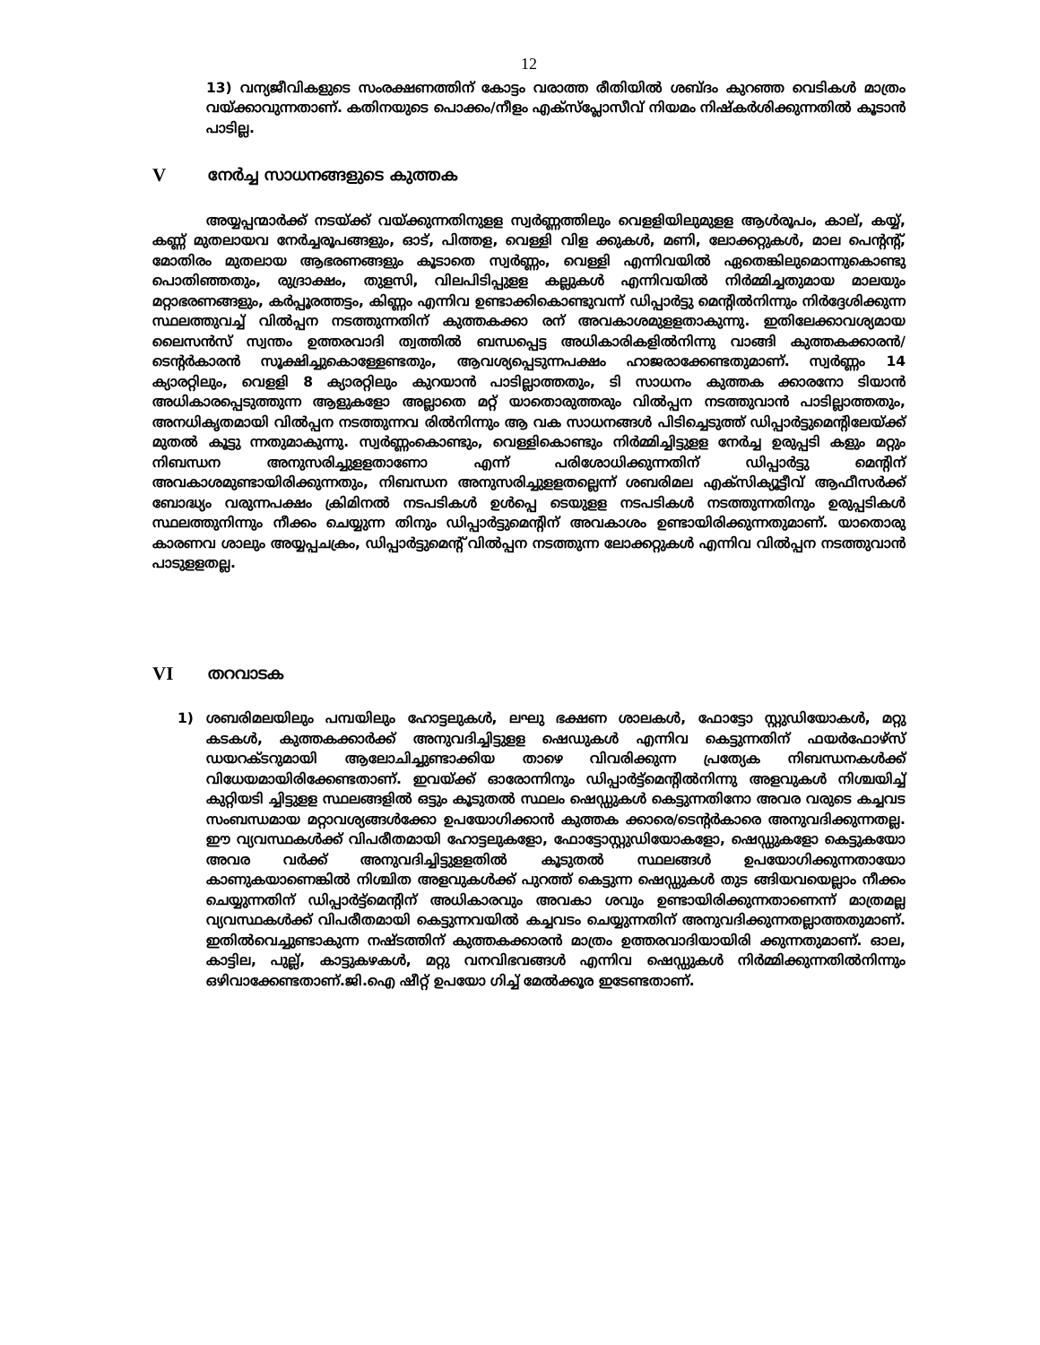12
13) വന്യജീവികളുടെ സംരക്ഷണത്തിന് കോട്ടം വരാത്ത രീതിയിൽ ശബ്ദം കുറഞ്ഞ വെടികൾ മാത്രം വയ്ക്കാവുന്നതാണ്. കതിനയുടെ പൊക്കം/നീളം എക്സ്പ്ലോസീവ് നിയമം നിഷ്കർശിക്കുന്നതിൽ കൂടാൻ പാടില്ല.
Vനേർച്ച സാധനങ്ങളുടെ കുത്തക
അയ്യപ്പന്മാർക്ക് നടയ്ക്ക് വയ്ക്കുന്നതിനുളള സ്വർണ്ണത്തിലും വെളളിയിലുമുളള ആൾരൂപം, കാല്, കയ്യ്, കണ്ണ് മുതലായവ നേർച്ചരൂപങ്ങളും, ഓട്, പിത്തള, വെള്ളി വിള ക്കുകൾ, മണി, ലോക്കറ്റുകൾ, മാല പെന്റന്റ്, മോതിരം മുതലായ ആഭരണങ്ങളും കൂടാതെ സ്വർണ്ണം, വെള്ളി എന്നിവയിൽ ഏതെങ്കിലുമൊന്നുകൊണ്ടു പൊതിഞ്ഞതും, രുദ്രാക്ഷം, തുളസി, വിലപിടിപ്പുളള കല്ലുകൾ എന്നിവയിൽ നിർമ്മിച്ചതുമായ മാലയും മറ്റാഭരണങ്ങളും, കർപ്പൂരത്തട്ടം, കിണ്ണം എന്നിവ ഉണ്ടാക്കികൊണ്ടുവന്ന് ഡിപ്പാർട്ടു മെന്റിൽനിന്നും നിർദ്ദേശിക്കുന്ന സ്ഥലത്തുവച്ച് വിൽപ്പന നടത്തുന്നതിന് കുത്തകക്കാ രന് അവകാശമുളളതാകുന്നു. ഇതിലേക്കാവശ്യമായ ലൈസൻസ് സ്വന്തം ഉത്തരവാദി ത്വത്തിൽ ബന്ധപ്പെട്ട അധികാരികളിൽനിന്നു വാങ്ങി കുത്തകക്കാരൻ/ടെന്റർകാരൻ സൂക്ഷിച്ചുകൊള്ളേണ്ടതും, ആവശ്യപ്പെടുന്നപക്ഷം ഹാജരാക്കേണ്ടതുമാണ്. സ്വർണ്ണം 14 ക്യാരറ്റിലും, വെളളി 8 ക്യാരറ്റിലും കുറയാൻ പാടില്ലാത്തതും, ടി സാധനം കുത്തക ക്കാരനോ ടിയാൻ അധികാരപ്പെടുത്തുന്ന ആളുകളോ അല്ലാതെ മറ്റ് യാതൊരുത്തരും വിൽപ്പന നടത്തുവാൻ പാടില്ലാത്തതും, അനധികൃതമായി വിൽപ്പന നടത്തുന്നവ രിൽനിന്നും ആ വക സാധനങ്ങൾ പിടിച്ചെടുത്ത് ഡിപ്പാർട്ടുമെന്റിലേയ്ക്ക് മുതൽ കൂട്ടു ന്നതുമാകുന്നു. സ്വർണ്ണംകൊണ്ടും, വെള്ളികൊണ്ടും നിർമ്മിച്ചിട്ടുളള നേർച്ച ഉരുപ്പടി കളും മറ്റും നിബന്ധന അനുസരിച്ചുളളതാണോ എന്ന് പരിശോധിക്കുന്നതിന് ഡിപ്പാർട്ടു മെന്റിന് അവകാശമുണ്ടായിരിക്കുന്നതും, നിബന്ധന അനുസരിച്ചുളളതല്ലെന്ന് ശബരിമല എക്സിക്യൂട്ടീവ് ആഫീസർക്ക് ബോദ്ധ്യം വരുന്നപക്ഷം ക്രിമിനൽ നടപടികൾ ഉൾപ്പെ ടെയുളള നടപടികൾ നടത്തുന്നതിനും ഉരുപ്പടികൾ സ്ഥലത്തുനിന്നും നീക്കം ചെയ്യുന്ന തിനും ഡിപ്പാർട്ടുമെന്റിന് അവകാശം ഉണ്ടായിരിക്കുന്നതുമാണ്. യാതൊരു കാരണവ ശാലും അയ്യപ്പചക്രം, ഡിപ്പാർട്ടുമെന്റ് വിൽപ്പന നടത്തുന്ന ലോക്കറ്റുകൾ എന്നിവ വിൽപ്പന നടത്തുവാൻ പാടുളളതല്ല.
VI തറവാടക
1) ശബരിമലയിലും പമ്പയിലും ഹോട്ടലുകൾ, ലഘു ഭക്ഷണ ശാലകൾ, ഫോട്ടോ സ്റ്റുഡിയോകൾ, മറ്റു കടകൾ, കുത്തകക്കാർക്ക് അനുവദിച്ചിട്ടുളള ഷെഡുകൾ എന്നിവ കെട്ടുന്നതിന് ഫയർഫോഴ്സ് ഡയറക്ടറുമായി ആലോചിച്ചുണ്ടാക്കിയ താഴെ വിവരിക്കുന്ന പ്രത്യേക നിബന്ധനകൾക്ക് വിധേയമായിരിക്കേണ്ടതാണ്. ഇവയ്ക്ക് ഓരോന്നിനും ഡിപ്പാർട്ട്മെന്റിൽനിന്നു അളവുകൾ നിശ്ചയിച്ച് കുറ്റിയടി ച്ചിട്ടുളള സ്ഥലങ്ങളിൽ ഒട്ടും കൂടുതൽ സ്ഥലം ഷെഡ്ഡുകൾ കെട്ടുന്നതിനോ അവര വരുടെ കച്ചവട സംബന്ധമായ മറ്റാവശ്യങ്ങൾക്കോ ഉപയോഗിക്കാൻ കുത്തക ക്കാരെ/ടെന്റർകാരെ അനുവദിക്കുന്നതല്ല. ഈ വ്യവസ്ഥകൾക്ക് വിപരീതമായി ഹോട്ടലുകളോ, ഫോട്ടോസ്റ്റുഡിയോകളോ, ഷെഡ്ഡുകളോ കെട്ടുകയോ അവര വർക്ക് അനുവദിച്ചിട്ടുളളതിൽ കൂടുതൽ സ്ഥലങ്ങൾ ഉപയോഗിക്കുന്നതായോ കാണുകയാണെങ്കിൽ നിശ്ചിത അളവുകൾക്ക് പുറത്ത് കെട്ടുന്ന ഷെഡ്ഡുകൾ തുട ങ്ങിയവയെല്ലാം നീക്കം ചെയ്യുന്നതിന് ഡിപ്പാർട്ട്മെന്റിന് അധികാരവും അവകാ ശവും ഉണ്ടായിരിക്കുന്നതാണെന്ന് മാത്രമല്ല വ്യവസ്ഥകൾക്ക് വിപരീതമായി കെട്ടുന്നവയിൽ കച്ചവടം ചെയ്യുന്നതിന് അനുവദിക്കുന്നതല്ലാത്തതുമാണ്. ഇതിൽവെച്ചുണ്ടാകുന്ന നഷ്ടത്തിന് കുത്തകക്കാരൻ മാത്രം ഉത്തരവാദിയായിരി ക്കുന്നതുമാണ്. ഓല, കാട്ടില, പുല്ല്, കാട്ടുകഴകൾ, മറ്റു വനവിഭവങ്ങൾ എന്നിവ ഷെഡ്ഡുകൾ നിർമ്മിക്കുന്നതിൽനിന്നും ഒഴിവാക്കേണ്ടതാണ്.ജി.ഐ ഷീറ്റ് ഉപയോ ഗിച്ച് മേൽക്കൂര ഇടേണ്ടതാണ്.